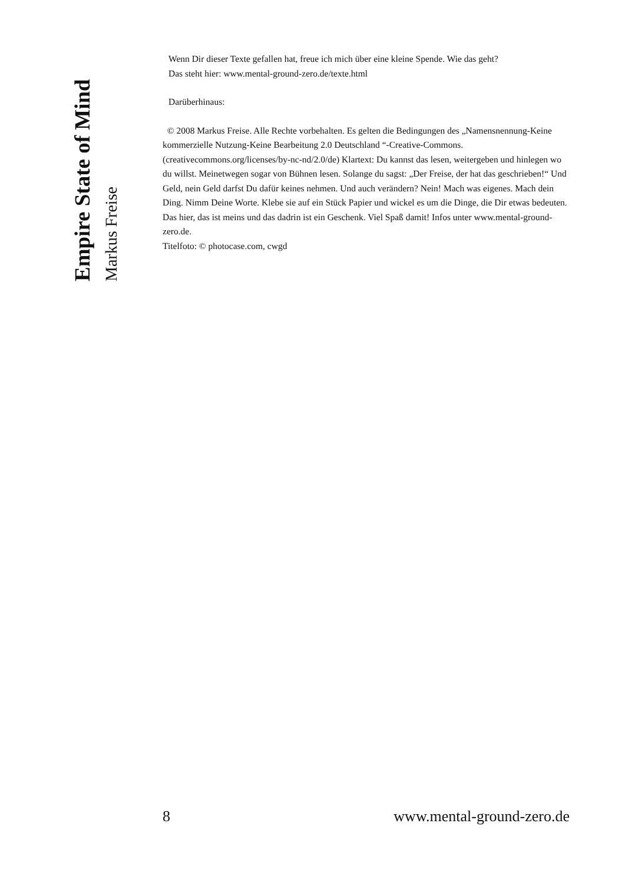Empire State of Mind
Markus Freise
Wenn Dir dieser Texte gefallen hat, freue ich mich über eine kleine Spende. Wie das geht?
Das steht hier: www.mental-ground-zero.de/texte.html
Darüberhinaus:
© 2008 Markus Freise. Alle Rechte vorbehalten. Es gelten die Bedingungen des „Namensnennung-Keine kommerzielle Nutzung-Keine Bearbeitung 2.0 Deutschland “-Creative-Commons. (creativecommons.org/licenses/by-nc-nd/2.0/de) Klartext: Du kannst das lesen, weitergeben und hinlegen wo du willst. Meinetwegen sogar von Bühnen lesen. Solange du sagst: „Der Freise, der hat das geschrieben!“ Und Geld, nein Geld darfst Du dafür keines nehmen. Und auch verändern? Nein! Mach was eigenes. Mach dein Ding. Nimm Deine Worte. Klebe sie auf ein Stück Papier und wickel es um die Dinge, die Dir etwas bedeuten. Das hier, das ist meins und das dadrin ist ein Geschenk. Viel Spaß damit! Infos unter www.mental-ground-zero.de.
Titelfoto: © photocase.com, cwgd
8 www.mental-ground-zero.de